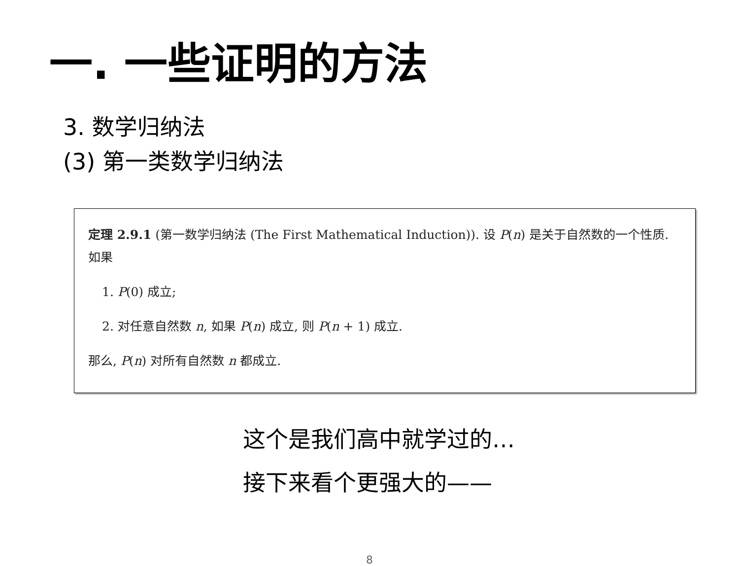一. 一些证明的方法
3. 数学归纳法
(3) 第一类数学归纳法
定理 2.9.1 (第一数学归纳法 (The First Mathematical Induction)). 设 P(n) 是关于自然数的一个性质. 如果
1. P(0) 成立;
2. 对任意自然数 n, 如果 P(n) 成立, 则 P(n + 1) 成立.
那么, P(n) 对所有自然数 n 都成立.
这个是我们高中就学过的…
接下来看个更强大的——
8